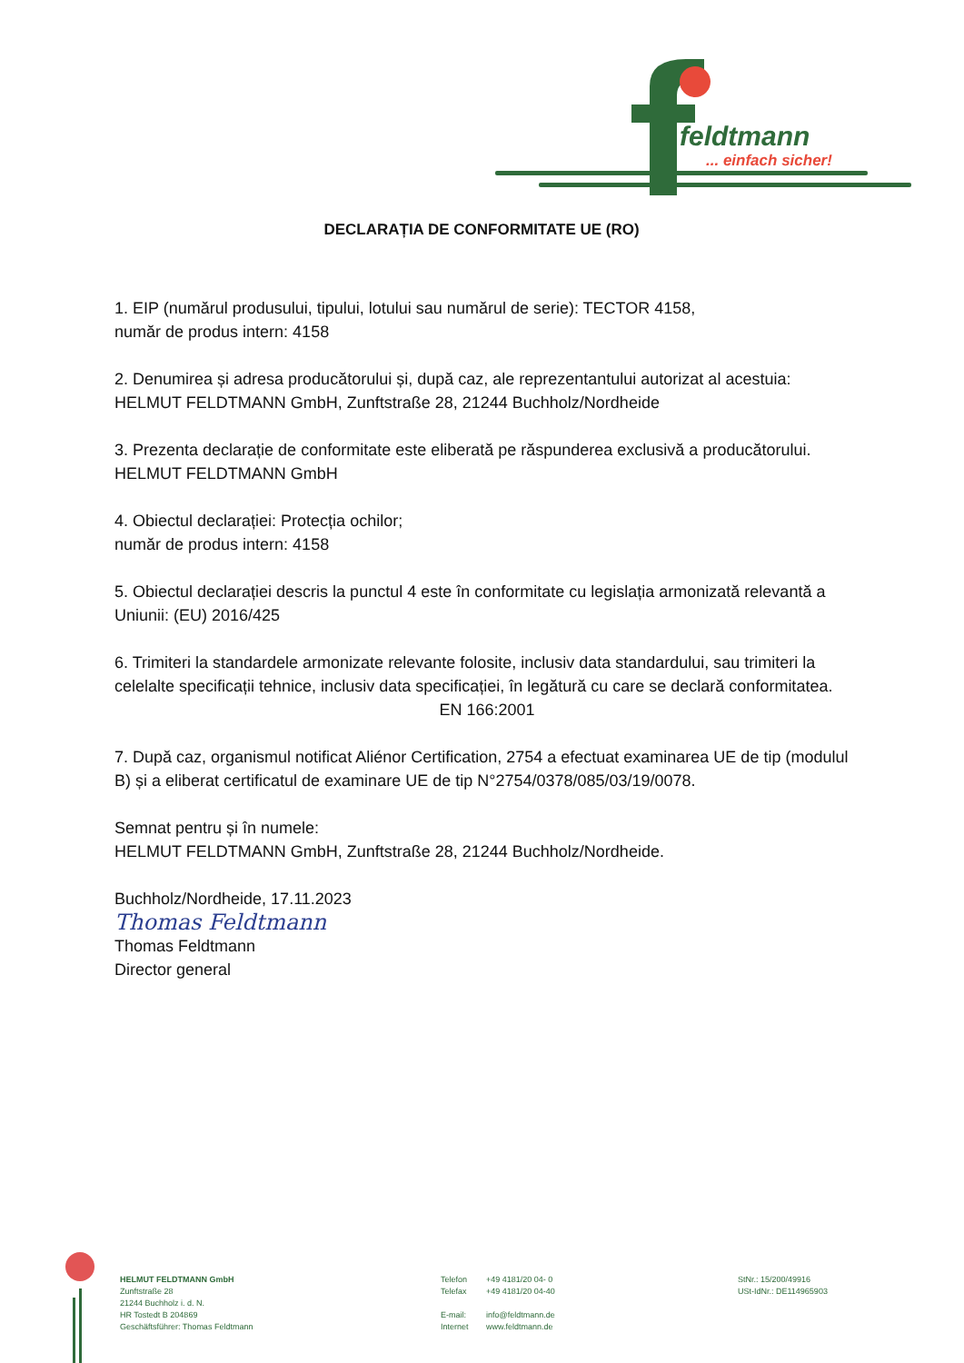feldtmann
... einfach sicher!
DECLARAȚIA DE CONFORMITATE UE (RO)
1. EIP (numărul produsului, tipului, lotului sau numărul de serie): TECTOR 4158,
număr de produs intern: 4158
2. Denumirea și adresa producătorului și, după caz, ale reprezentantului autorizat al acestuia:
HELMUT FELDTMANN GmbH, Zunftstraße 28, 21244 Buchholz/Nordheide
3. Prezenta declarație de conformitate este eliberată pe răspunderea exclusivă a producătorului.
HELMUT FELDTMANN GmbH
4. Obiectul declarației: Protecția ochilor;
număr de produs intern: 4158
5. Obiectul declarației descris la punctul 4 este în conformitate cu legislația armonizată relevantă a Uniunii: (EU) 2016/425
6. Trimiteri la standardele armonizate relevante folosite, inclusiv data standardului, sau trimiteri la celelalte specificații tehnice, inclusiv data specificației, în legătură cu care se declară conformitatea.
EN 166:2001
7. După caz, organismul notificat Aliénor Certification, 2754 a efectuat examinarea UE de tip (modulul B) și a eliberat certificatul de examinare UE de tip N°2754/0378/085/03/19/0078.
Semnat pentru și în numele:
HELMUT FELDTMANN GmbH, Zunftstraße 28, 21244 Buchholz/Nordheide.
Buchholz/Nordheide, 17.11.2023
Thomas Feldtmann
Thomas Feldtmann
Director general
HELMUT FELDTMANN GmbH
Zunftstraße 28
21244 Buchholz i. d. N.
HR Tostedt B 204869
Geschäftsführer: Thomas Feldtmann
Telefon
Telefax
E-mail:
Internet
+49 4181/20 04- 0
+49 4181/20 04-40
info@feldtmann.de
www.feldtmann.de
StNr.: 15/200/49916
USt-IdNr.: DE114965903